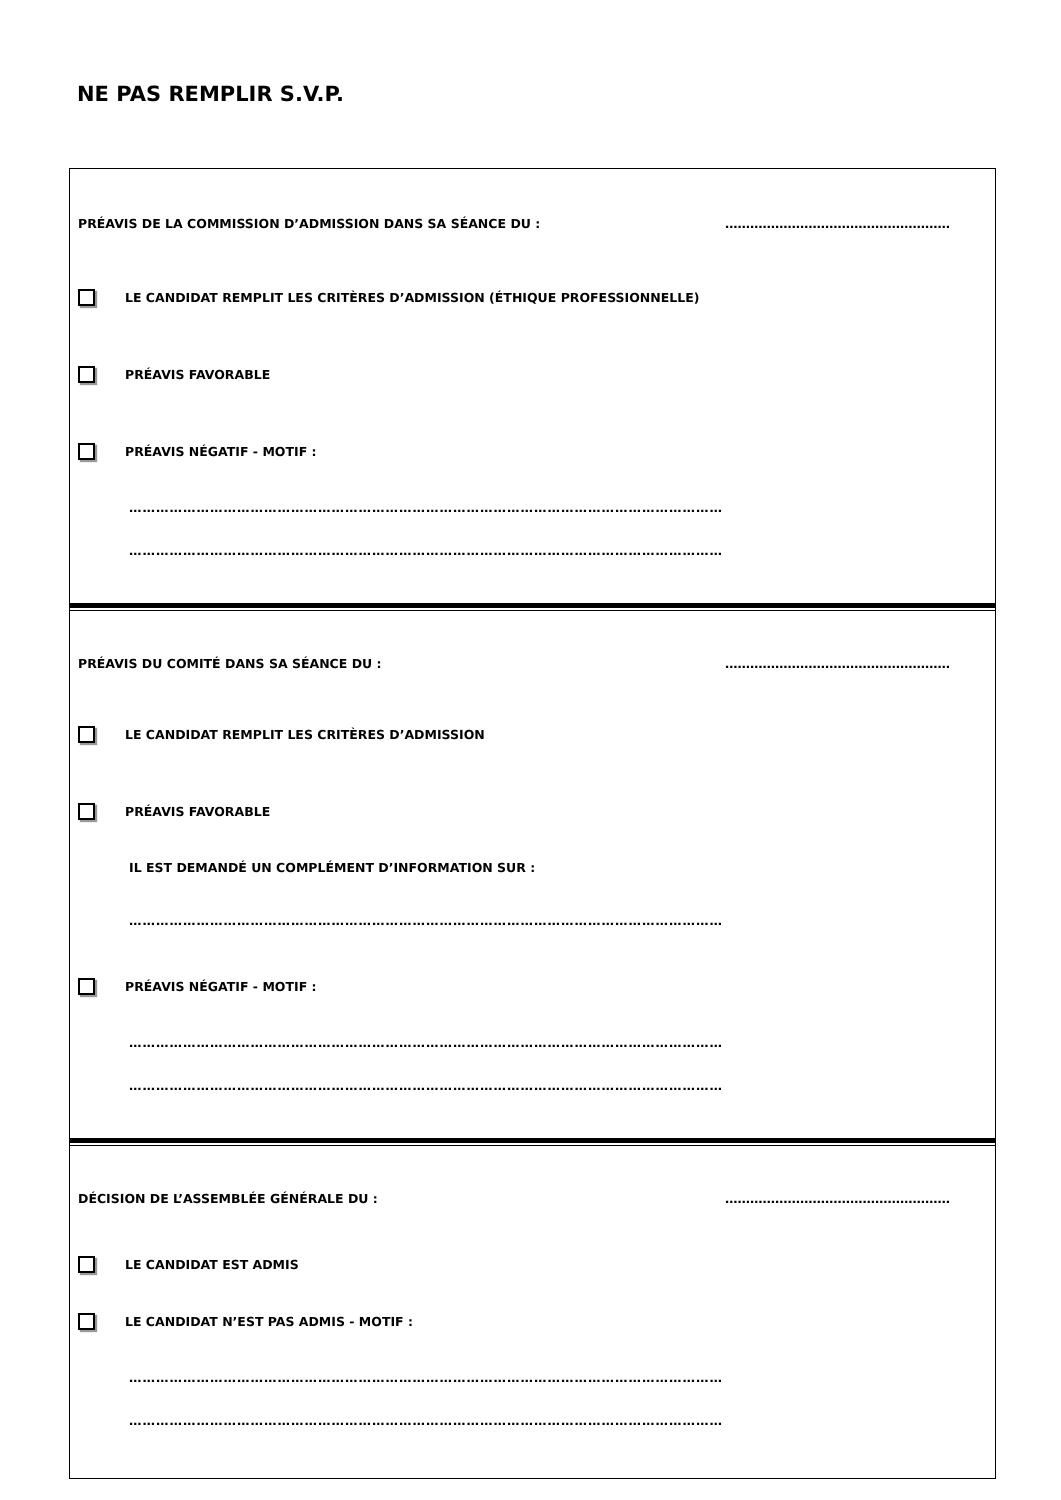NE PAS REMPLIR S.V.P.
PRÉAVIS DE LA COMMISSION D’ADMISSION DANS SA SÉANCE DU : ………………………………………………
LE CANDIDAT REMPLIT LES CRITÈRES D’ADMISSION (ÉTHIQUE PROFESSIONNELLE)
PRÉAVIS FAVORABLE
PRÉAVIS NÉGATIF - MOTIF :
……………………………………………………………………………………………………………………
……………………………………………………………………………………………………………………
PRÉAVIS DU COMITÉ DANS SA SÉANCE DU : ………………………………………………
LE CANDIDAT REMPLIT LES CRITÈRES D’ADMISSION
PRÉAVIS FAVORABLE
IL EST DEMANDÉ UN COMPLÉMENT D’INFORMATION SUR :
……………………………………………………………………………………………………………………
PRÉAVIS NÉGATIF - MOTIF :
……………………………………………………………………………………………………………………
……………………………………………………………………………………………………………………
DÉCISION DE L’ASSEMBLÉE GÉNÉRALE DU : ………………………………………………
LE CANDIDAT EST ADMIS
LE CANDIDAT N’EST PAS ADMIS - MOTIF :
……………………………………………………………………………………………………………………
……………………………………………………………………………………………………………………